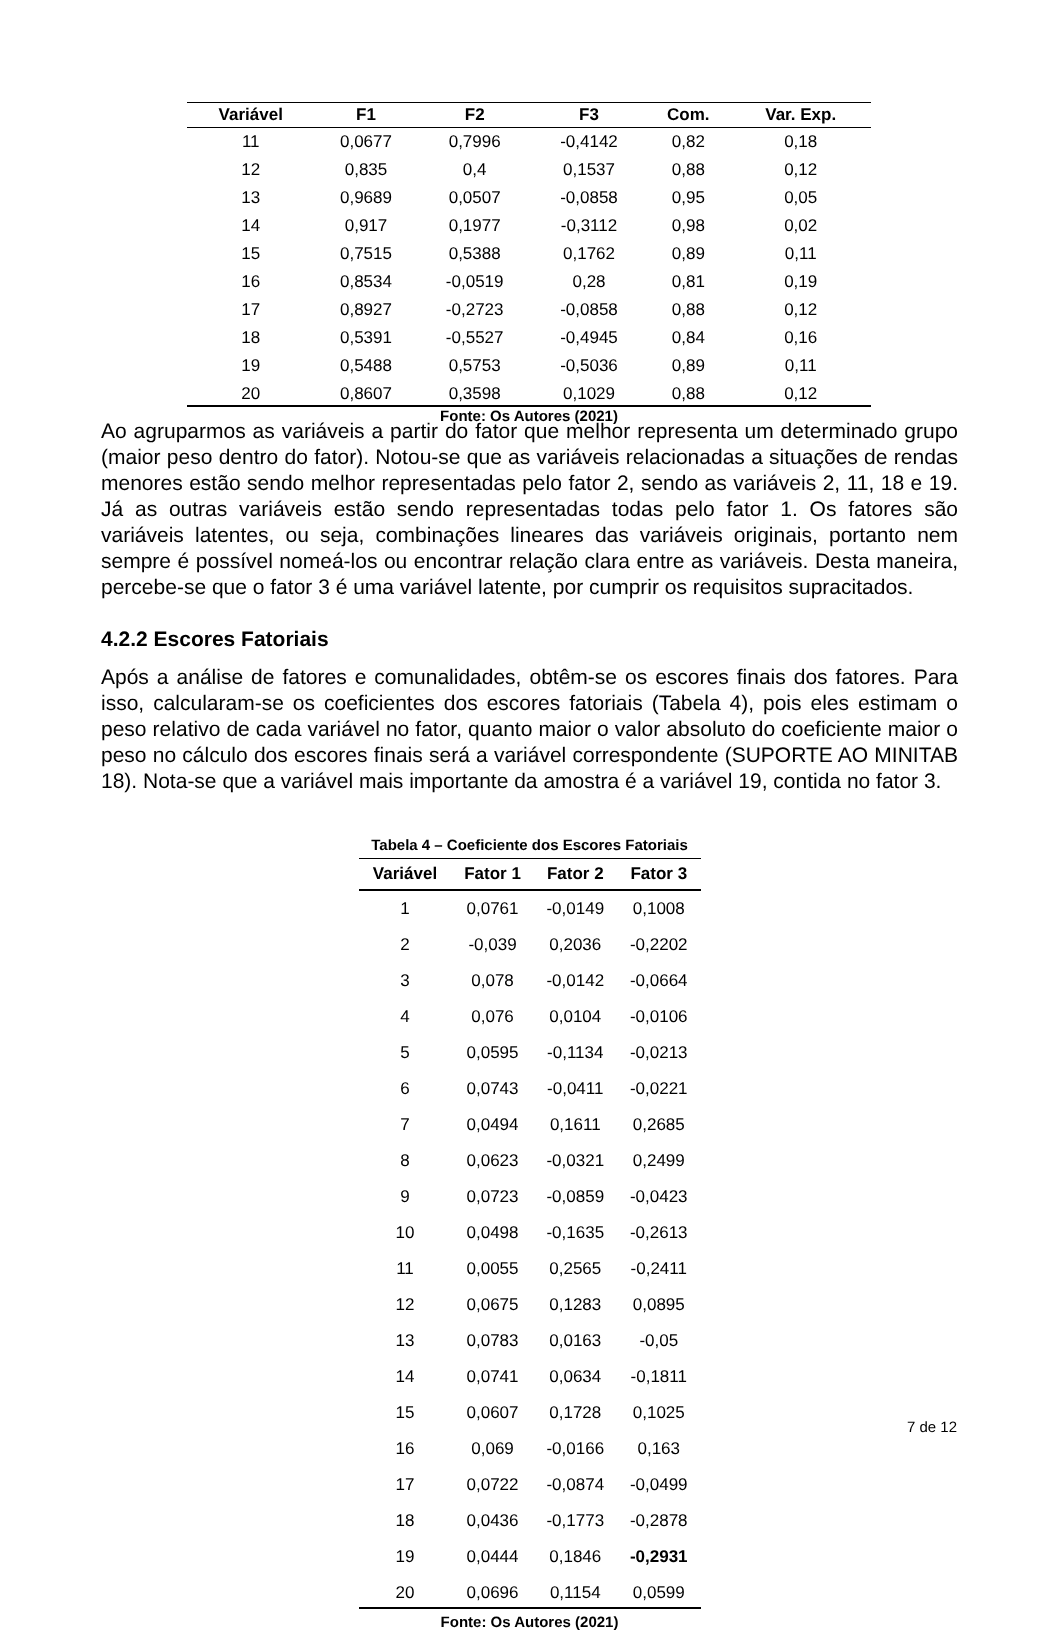| Variável | F1 | F2 | F3 | Com. | Var. Exp. |
| --- | --- | --- | --- | --- | --- |
| 11 | 0,0677 | 0,7996 | -0,4142 | 0,82 | 0,18 |
| 12 | 0,835 | 0,4 | 0,1537 | 0,88 | 0,12 |
| 13 | 0,9689 | 0,0507 | -0,0858 | 0,95 | 0,05 |
| 14 | 0,917 | 0,1977 | -0,3112 | 0,98 | 0,02 |
| 15 | 0,7515 | 0,5388 | 0,1762 | 0,89 | 0,11 |
| 16 | 0,8534 | -0,0519 | 0,28 | 0,81 | 0,19 |
| 17 | 0,8927 | -0,2723 | -0,0858 | 0,88 | 0,12 |
| 18 | 0,5391 | -0,5527 | -0,4945 | 0,84 | 0,16 |
| 19 | 0,5488 | 0,5753 | -0,5036 | 0,89 | 0,11 |
| 20 | 0,8607 | 0,3598 | 0,1029 | 0,88 | 0,12 |
Fonte: Os Autores (2021)
Ao agruparmos as variáveis a partir do fator que melhor representa um determinado grupo (maior peso dentro do fator). Notou-se que as variáveis relacionadas a situações de rendas menores estão sendo melhor representadas pelo fator 2, sendo as variáveis 2, 11, 18 e 19. Já as outras variáveis estão sendo representadas todas pelo fator 1. Os fatores são variáveis latentes, ou seja, combinações lineares das variáveis originais, portanto nem sempre é possível nomeá-los ou encontrar relação clara entre as variáveis. Desta maneira, percebe-se que o fator 3 é uma variável latente, por cumprir os requisitos supracitados.
4.2.2 Escores Fatoriais
Após a análise de fatores e comunalidades, obtêm-se os escores finais dos fatores. Para isso, calcularam-se os coeficientes dos escores fatoriais (Tabela 4), pois eles estimam o peso relativo de cada variável no fator, quanto maior o valor absoluto do coeficiente maior o peso no cálculo dos escores finais será a variável correspondente (SUPORTE AO MINITAB 18). Nota-se que a variável mais importante da amostra é a variável 19, contida no fator 3.
Tabela 4 – Coeficiente dos Escores Fatoriais
| Variável | Fator 1 | Fator 2 | Fator 3 |
| --- | --- | --- | --- |
| 1 | 0,0761 | -0,0149 | 0,1008 |
| 2 | -0,039 | 0,2036 | -0,2202 |
| 3 | 0,078 | -0,0142 | -0,0664 |
| 4 | 0,076 | 0,0104 | -0,0106 |
| 5 | 0,0595 | -0,1134 | -0,0213 |
| 6 | 0,0743 | -0,0411 | -0,0221 |
| 7 | 0,0494 | 0,1611 | 0,2685 |
| 8 | 0,0623 | -0,0321 | 0,2499 |
| 9 | 0,0723 | -0,0859 | -0,0423 |
| 10 | 0,0498 | -0,1635 | -0,2613 |
| 11 | 0,0055 | 0,2565 | -0,2411 |
| 12 | 0,0675 | 0,1283 | 0,0895 |
| 13 | 0,0783 | 0,0163 | -0,05 |
| 14 | 0,0741 | 0,0634 | -0,1811 |
| 15 | 0,0607 | 0,1728 | 0,1025 |
| 16 | 0,069 | -0,0166 | 0,163 |
| 17 | 0,0722 | -0,0874 | -0,0499 |
| 18 | 0,0436 | -0,1773 | -0,2878 |
| 19 | 0,0444 | 0,1846 | -0,2931 |
| 20 | 0,0696 | 0,1154 | 0,0599 |
Fonte: Os Autores (2021)
7 de 12